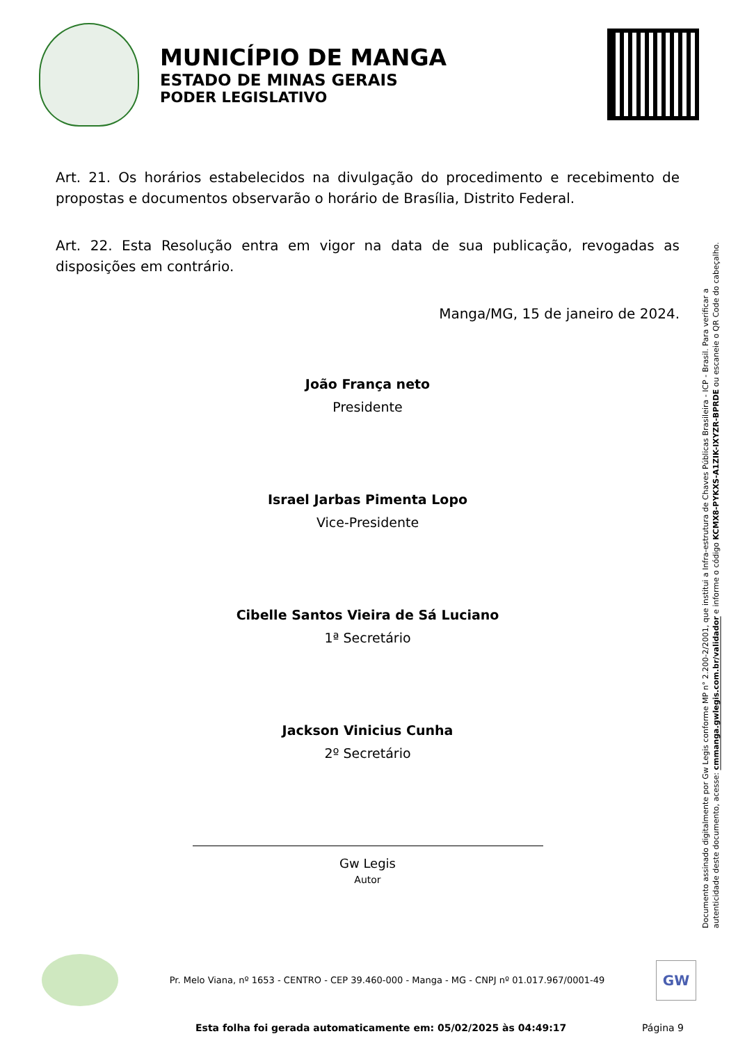MUNICÍPIO DE MANGA
ESTADO DE MINAS GERAIS
PODER LEGISLATIVO
Art. 21. Os horários estabelecidos na divulgação do procedimento e recebimento de propostas e documentos observarão o horário de Brasília, Distrito Federal.
Art. 22. Esta Resolução entra em vigor na data de sua publicação, revogadas as disposições em contrário.
Manga/MG, 15 de janeiro de 2024.
João França neto
Presidente
Israel Jarbas Pimenta Lopo
Vice-Presidente
Cibelle Santos Vieira de Sá Luciano
1ª Secretário
Jackson Vinicius Cunha
2º Secretário
Gw Legis
Autor
Documento assinado digitalmente por Gw Legis conforme MP n° 2.200-2/2001, que institui a Infra-estrutura de Chaves Públicas Brasileira - ICP - Brasil. Para verificar a autenticidade deste documento, acesse: cmmanga.gwlegis.com.br/validador e informe o código KCMX8-PYKXS-A1ZIK-IXYZR-BPRDE ou escaneie o QR Code do cabeçalho.
Pr. Melo Viana, nº 1653 - CENTRO - CEP 39.460-000 - Manga - MG - CNPJ nº 01.017.967/0001-49
GW
Esta folha foi gerada automaticamente em: 05/02/2025 às 04:49:17 Página 9